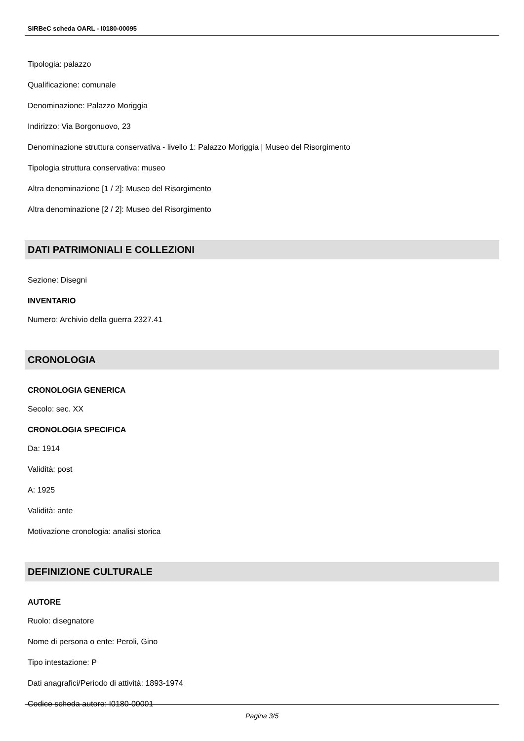SIRBeC scheda OARL - I0180-00095
Tipologia: palazzo
Qualificazione: comunale
Denominazione: Palazzo Moriggia
Indirizzo: Via Borgonuovo, 23
Denominazione struttura conservativa - livello 1: Palazzo Moriggia | Museo del Risorgimento
Tipologia struttura conservativa: museo
Altra denominazione [1 / 2]: Museo del Risorgimento
Altra denominazione [2 / 2]: Museo del Risorgimento
DATI PATRIMONIALI E COLLEZIONI
Sezione: Disegni
INVENTARIO
Numero: Archivio della guerra 2327.41
CRONOLOGIA
CRONOLOGIA GENERICA
Secolo: sec. XX
CRONOLOGIA SPECIFICA
Da: 1914
Validità: post
A: 1925
Validità: ante
Motivazione cronologia: analisi storica
DEFINIZIONE CULTURALE
AUTORE
Ruolo: disegnatore
Nome di persona o ente: Peroli, Gino
Tipo intestazione: P
Dati anagrafici/Periodo di attività: 1893-1974
Codice scheda autore: I0180-00001
Pagina 3/5